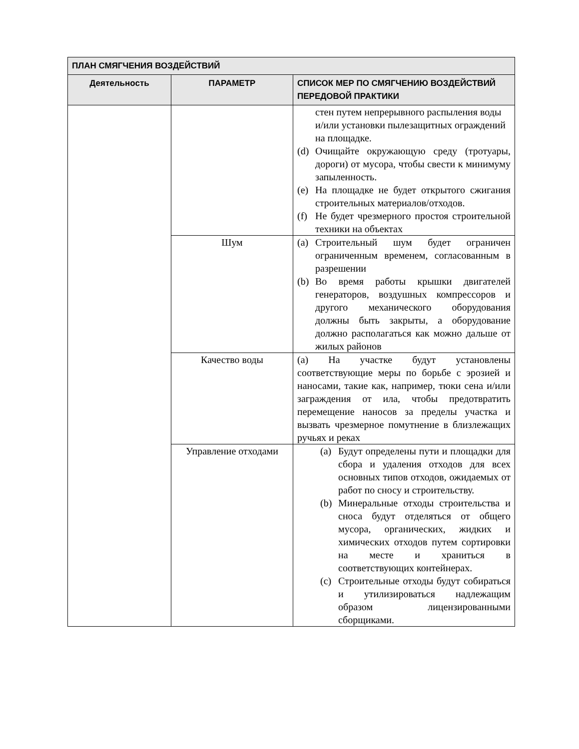| ПЛАН СМЯГЧЕНИЯ ВОЗДЕЙСТВИЙ | | |
| --- | --- | --- |
| Деятельность | ПАРАМЕТР | СПИСОК МЕР ПО СМЯГЧЕНИЮ ВОЗДЕЙСТВИЙ ПЕРЕДОВОЙ ПРАКТИКИ |
| | | стен путем непрерывного распыления воды и/или установки пылезащитных ограждений на площадке. (d) Очищайте окружающую среду (тротуары, дороги) от мусора, чтобы свести к минимуму запыленность. (e) На площадке не будет открытого сжигания строительных материалов/отходов. (f) Не будет чрезмерного простоя строительной техники на объектах |
| | Шум | (a) Строительный шум будет ограничен ограниченным временем, согласованным в разрешении (b) Во время работы крышки двигателей генераторов, воздушных компрессоров и другого механического оборудования должны быть закрыты, а оборудование должно располагаться как можно дальше от жилых районов |
| | Качество воды | (a) На участке будут установлены соответствующие меры по борьбе с эрозией и наносами, такие как, например, тюки сена и/или заграждения от ила, чтобы предотвратить перемещение наносов за пределы участка и вызвать чрезмерное помутнение в близлежащих ручьях и реках |
| | Управление отходами | (a) Будут определены пути и площадки для сбора и удаления отходов для всех основных типов отходов, ожидаемых от работ по сносу и строительству. (b) Минеральные отходы строительства и сноса будут отделяться от общего мусора, органических, жидких и химических отходов путем сортировки на месте и храниться в соответствующих контейнерах. (c) Строительные отходы будут собираться и утилизироваться надлежащим образом лицензированными сборщиками. |